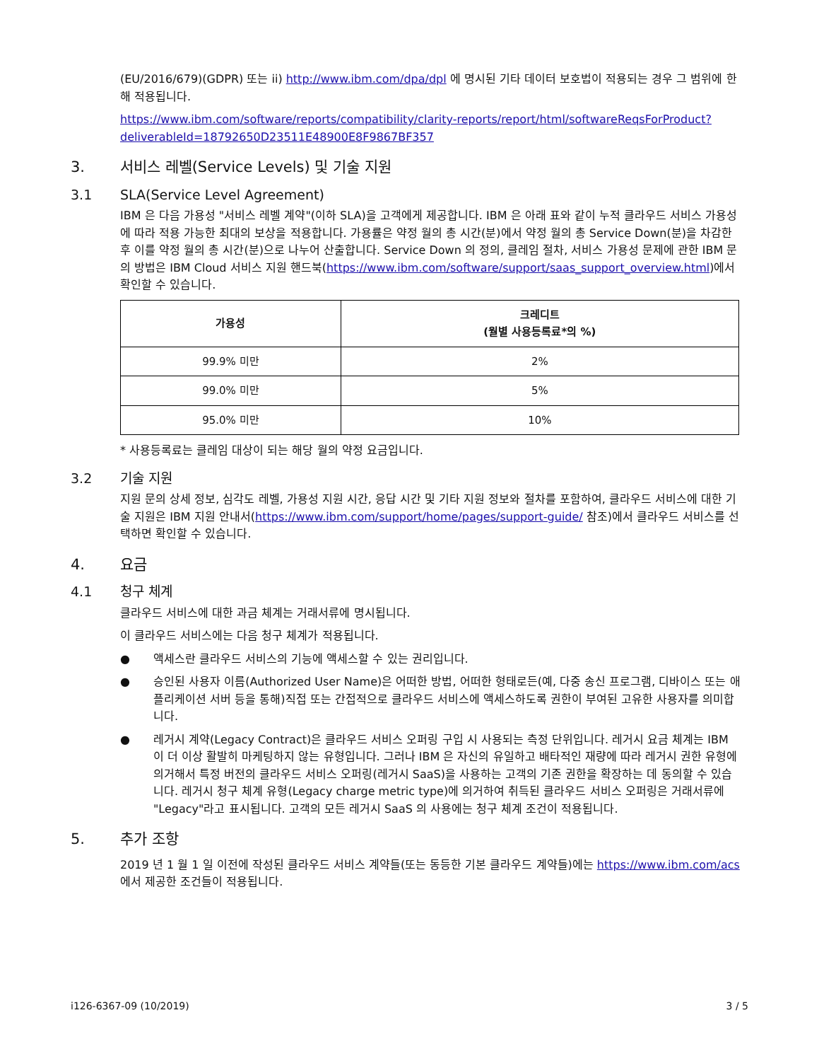(EU/2016/679)(GDPR) 또는 ii) http://www.ibm.com/dpa/dpl 에 명시된 기타 데이터 보호법이 적용되는 경우 그 범위에 한 해 적용됩니다.
https://www.ibm.com/software/reports/compatibility/clarity-reports/report/html/softwareReqsForProduct?deliverableId=18792650D23511E48900E8F9867BF357
3. 서비스 레벨(Service Levels) 및 기술 지원
3.1 SLA(Service Level Agreement)
IBM 은 다음 가용성 "서비스 레벨 계약"(이하 SLA)을 고객에게 제공합니다. IBM 은 아래 표와 같이 누적 클라우드 서비스 가용성에 따라 적용 가능한 최대의 보상을 적용합니다. 가용률은 약정 월의 총 시간(분)에서 약정 월의 총 Service Down(분)을 차감한 후 이를 약정 월의 총 시간(분)으로 나누어 산출합니다. Service Down 의 정의, 클레임 절차, 서비스 가용성 문제에 관한 IBM 문의 방법은 IBM Cloud 서비스 지원 핸드북(https://www.ibm.com/software/support/saas_support_overview.html)에서 확인할 수 있습니다.
| 가용성 | 크레디트 (월별 사용등록료*의 %) |
| --- | --- |
| 99.9% 미만 | 2% |
| 99.0% 미만 | 5% |
| 95.0% 미만 | 10% |
* 사용등록료는 클레임 대상이 되는 해당 월의 약정 요금입니다.
3.2 기술 지원
지원 문의 상세 정보, 심각도 레벨, 가용성 지원 시간, 응답 시간 및 기타 지원 정보와 절차를 포함하여, 클라우드 서비스에 대한 기술 지원은 IBM 지원 안내서(https://www.ibm.com/support/home/pages/support-guide/ 참조)에서 클라우드 서비스를 선택하면 확인할 수 있습니다.
4. 요금
4.1 청구 체계
클라우드 서비스에 대한 과금 체계는 거래서류에 명시됩니다.
이 클라우드 서비스에는 다음 청구 체계가 적용됩니다.
● 액세스란 클라우드 서비스의 기능에 액세스할 수 있는 권리입니다.
● 승인된 사용자 이름(Authorized User Name)은 어떠한 방법, 어떠한 형태로든(예, 다중 송신 프로그램, 디바이스 또는 애플리케이션 서버 등을 통해)직접 또는 간접적으로 클라우드 서비스에 액세스하도록 권한이 부여된 고유한 사용자를 의미합니다.
● 레거시 계약(Legacy Contract)은 클라우드 서비스 오퍼링 구입 시 사용되는 측정 단위입니다. 레거시 요금 체계는 IBM 이 더 이상 활발히 마케팅하지 않는 유형입니다. 그러나 IBM 은 자신의 유일하고 배타적인 재량에 따라 레거시 권한 유형에 의거해서 특정 버전의 클라우드 서비스 오퍼링(레거시 SaaS)을 사용하는 고객의 기존 권한을 확장하는 데 동의할 수 있습니다. 레거시 청구 체계 유형(Legacy charge metric type)에 의거하여 취득된 클라우드 서비스 오퍼링은 거래서류에 "Legacy"라고 표시됩니다. 고객의 모든 레거시 SaaS 의 사용에는 청구 체계 조건이 적용됩니다.
5. 추가 조항
2019 년 1 월 1 일 이전에 작성된 클라우드 서비스 계약들(또는 동등한 기본 클라우드 계약들)에는 https://www.ibm.com/acs 에서 제공한 조건들이 적용됩니다.
i126-6367-09 (10/2019) 3 / 5